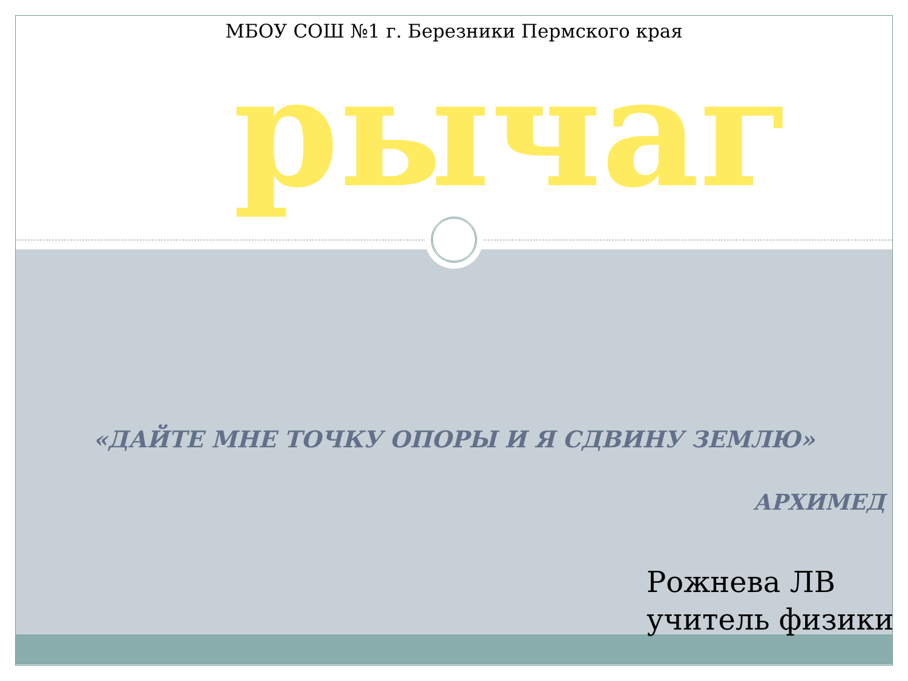МБОУ СОШ №1 г. Березники Пермского края
рычаг
«ДАЙТЕ МНЕ ТОЧКУ ОПОРЫ И Я СДВИНУ ЗЕМЛЮ»
АРХИМЕД
Рожнева ЛВ
учитель физики